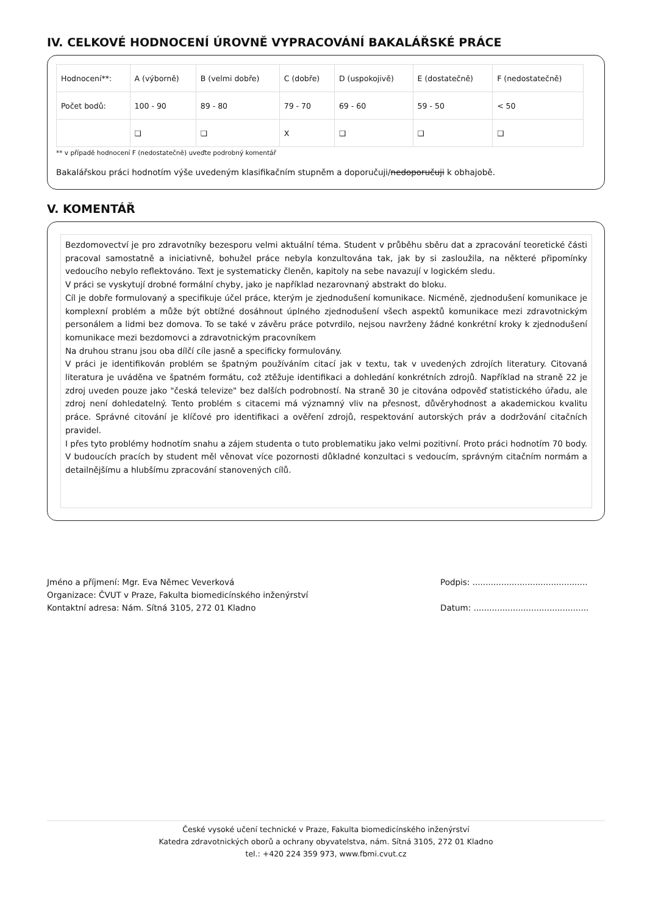IV. CELKOVÉ HODNOCENÍ ÚROVNĚ VYPRACOVÁNÍ BAKALÁŘSKÉ PRÁCE
| Hodnocení**: | A (výborně) | B (velmi dobře) | C (dobře) | D (uspokojivě) | E (dostatečně) | F (nedostatečně) |
| Počet bodů: | 100 - 90 | 89 - 80 | 79 - 70 | 69 - 60 | 59 - 50 | < 50 |
| | ❑ | ❑ | X | ❑ | ❑ | ❑ |
** v případě hodnocení F (nedostatečně) uveďte podrobný komentář
Bakalářskou práci hodnotím výše uvedeným klasifikačním stupněm a doporučuji/nedoporučuji k obhajobě.
V. KOMENTÁŘ
Bezdomovectví je pro zdravotníky bezesporu velmi aktuální téma. Student v průběhu sběru dat a zpracování teoretické části pracoval samostatně a iniciativně, bohužel práce nebyla konzultována tak, jak by si zasloužila, na některé připomínky vedoucího nebylo reflektováno. Text je systematicky členěn, kapitoly na sebe navazují v logickém sledu.
V práci se vyskytují drobné formální chyby, jako je například nezarovnaný abstrakt do bloku.
Cíl je dobře formulovaný a specifikuje účel práce, kterým je zjednodušení komunikace. Nicméně, zjednodušení komunikace je komplexní problém a může být obtížné dosáhnout úplného zjednodušení všech aspektů komunikace mezi zdravotnickým personálem a lidmi bez domova. To se také v závěru práce potvrdilo, nejsou navrženy žádné konkrétní kroky k zjednodušení komunikace mezi bezdomovci a zdravotnickým pracovníkem
Na druhou stranu jsou oba dílčí cíle jasně a specificky formulovány.
V práci je identifikován problém se špatným používáním citací jak v textu, tak v uvedených zdrojích literatury. Citovaná literatura je uváděna ve špatném formátu, což ztěžuje identifikaci a dohledání konkrétních zdrojů. Například na straně 22 je zdroj uveden pouze jako "česká televize" bez dalších podrobností. Na straně 30 je citována odpověď statistického úřadu, ale zdroj není dohledatelný. Tento problém s citacemi má významný vliv na přesnost, důvěryhodnost a akademickou kvalitu práce. Správné citování je klíčové pro identifikaci a ověření zdrojů, respektování autorských práv a dodržování citačních pravidel.
I přes tyto problémy hodnotím snahu a zájem studenta o tuto problematiku jako velmi pozitivní. Proto práci hodnotím 70 body. V budoucích pracích by student měl věnovat více pozornosti důkladné konzultaci s vedoucím, správným citačním normám a detailnějšímu a hlubšímu zpracování stanovených cílů.
Jméno a příjmení: Mgr. Eva Němec Veverková
Organizace: ČVUT v Praze, Fakulta biomedicínského inženýrství
Kontaktní adresa: Nám. Sítná 3105, 272 01 Kladno
Podpis: ............................................
Datum: ............................................
České vysoké učení technické v Praze, Fakulta biomedicínského inženýrství
Katedra zdravotnických oborů a ochrany obyvatelstva, nám. Sítná 3105, 272 01 Kladno
tel.: +420 224 359 973, www.fbmi.cvut.cz